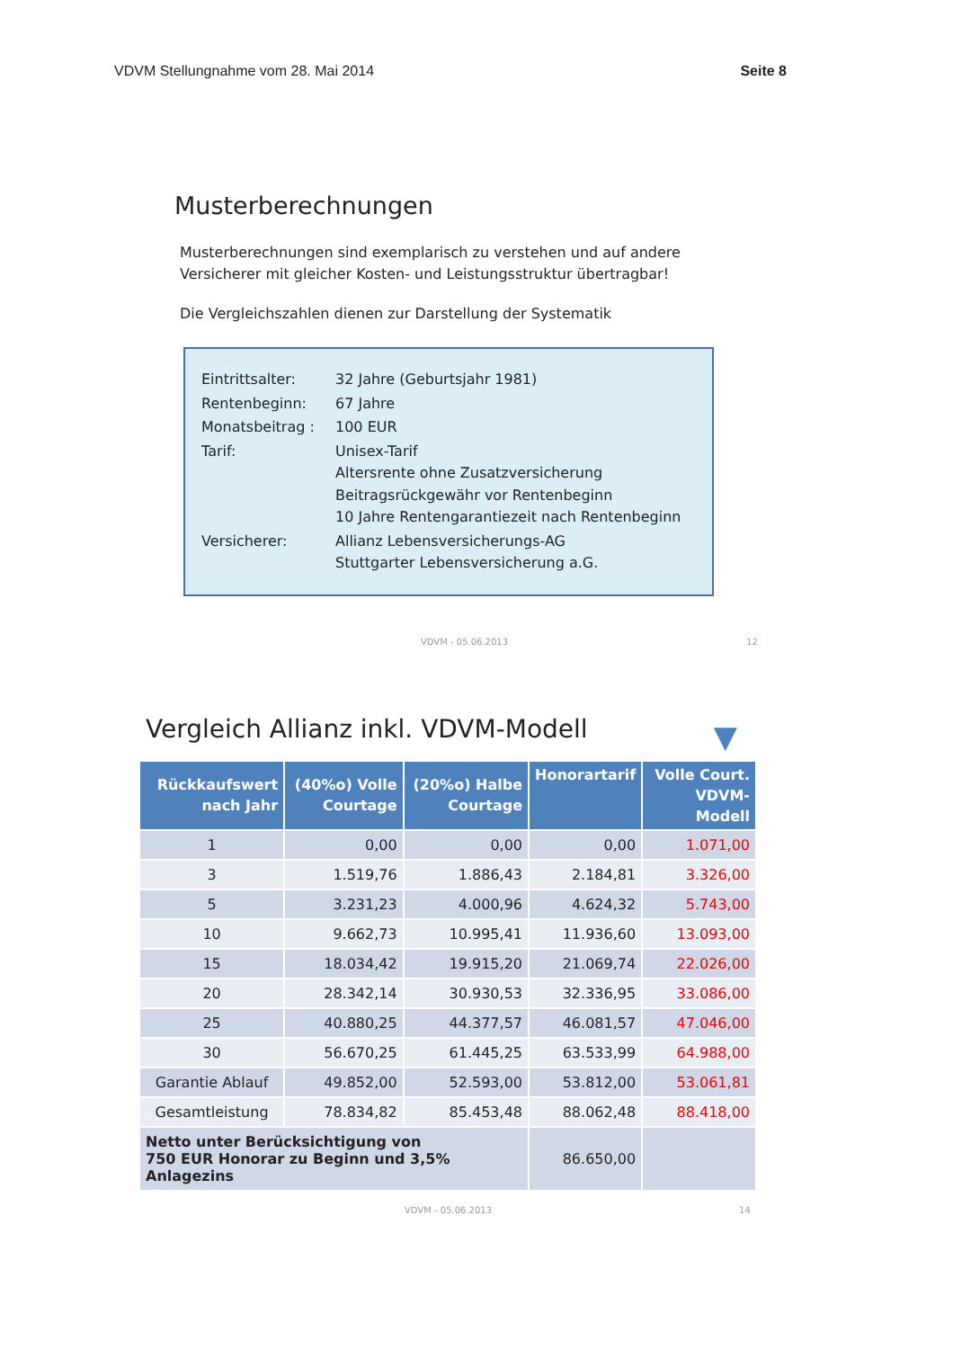VDVM Stellungnahme vom 28. Mai 2014 Seite 8
Musterberechnungen
Musterberechnungen sind exemplarisch zu verstehen und auf andere
Versicherer mit gleicher Kosten- und Leistungsstruktur übertragbar!
Die Vergleichszahlen dienen zur Darstellung der Systematik
| Eintrittsalter: | 32 Jahre (Geburtsjahr 1981) |
| Rentenbeginn: | 67 Jahre |
| Monatsbeitrag : | 100 EUR |
| Tarif: | Unisex-Tarif Altersrente ohne Zusatzversicherung Beitragsrückgewähr vor Rentenbeginn 10 Jahre Rentengarantiezeit nach Rentenbeginn |
| Versicherer: | Allianz Lebensversicherungs-AG Stuttgarter Lebensversicherung a.G. |
VDVM - 05.06.2013 12
Vergleich Allianz inkl. VDVM-Modell
▼
| Rückkaufswert nach Jahr | (40%o) Volle Courtage | (20%o) Halbe Courtage | Honorartarif | Volle Court. VDVM-Modell |
| --- | --- | --- | --- | --- |
| 1 | 0,00 | 0,00 | 0,00 | 1.071,00 |
| 3 | 1.519,76 | 1.886,43 | 2.184,81 | 3.326,00 |
| 5 | 3.231,23 | 4.000,96 | 4.624,32 | 5.743,00 |
| 10 | 9.662,73 | 10.995,41 | 11.936,60 | 13.093,00 |
| 15 | 18.034,42 | 19.915,20 | 21.069,74 | 22.026,00 |
| 20 | 28.342,14 | 30.930,53 | 32.336,95 | 33.086,00 |
| 25 | 40.880,25 | 44.377,57 | 46.081,57 | 47.046,00 |
| 30 | 56.670,25 | 61.445,25 | 63.533,99 | 64.988,00 |
| Garantie Ablauf | 49.852,00 | 52.593,00 | 53.812,00 | 53.061,81 |
| Gesamtleistung | 78.834,82 | 85.453,48 | 88.062,48 | 88.418,00 |
| Netto unter Berücksichtigung von 750 EUR Honorar zu Beginn und 3,5% Anlagezins | | | 86.650,00 | |
VDVM - 05.06.2013 14